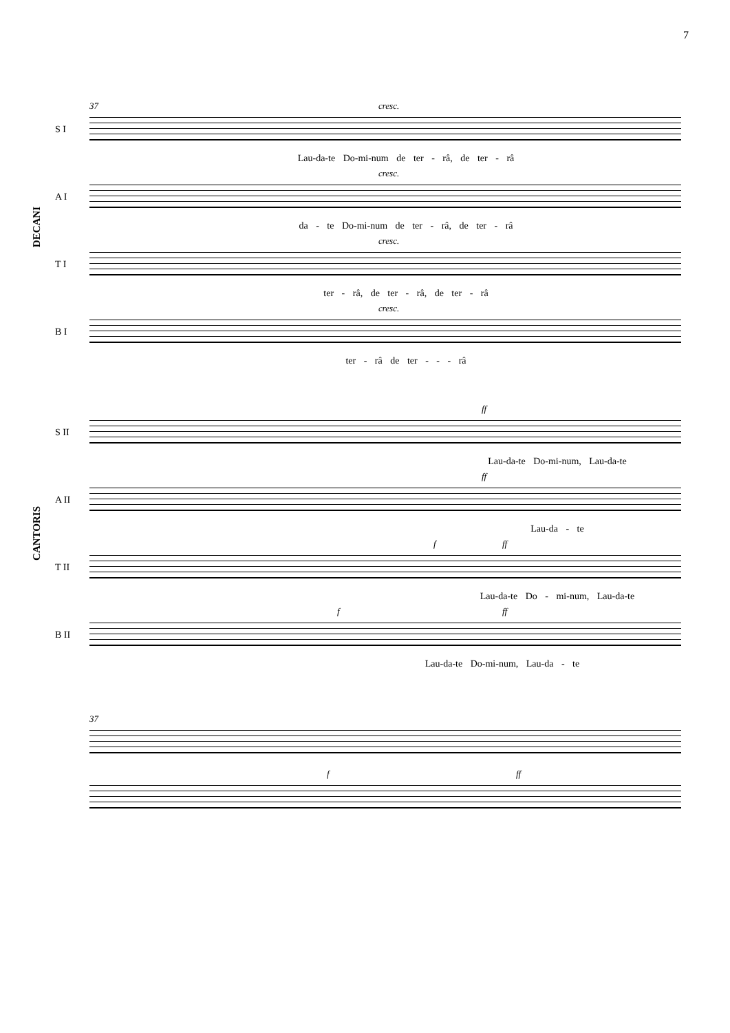7
DECANI
CANTORIS
37 cresc.
S I
Lau-da-te Do-mi-num de ter - râ, de ter - râ
cresc.
A I
da - te Do-mi-num de ter - râ, de ter - râ
cresc.
T I
ter - râ, de ter - râ, de ter - râ
cresc.
B I
ter - râ de ter - - - râ
ff
S II
Lau-da-te Do-mi-num, Lau-da-te
ff
A II
Lau-da - te
f ff
T II
Lau-da-te Do - mi-num, Lau-da-te
f ff
B II
Lau-da-te Do-mi-num, Lau-da - te
37
f ff